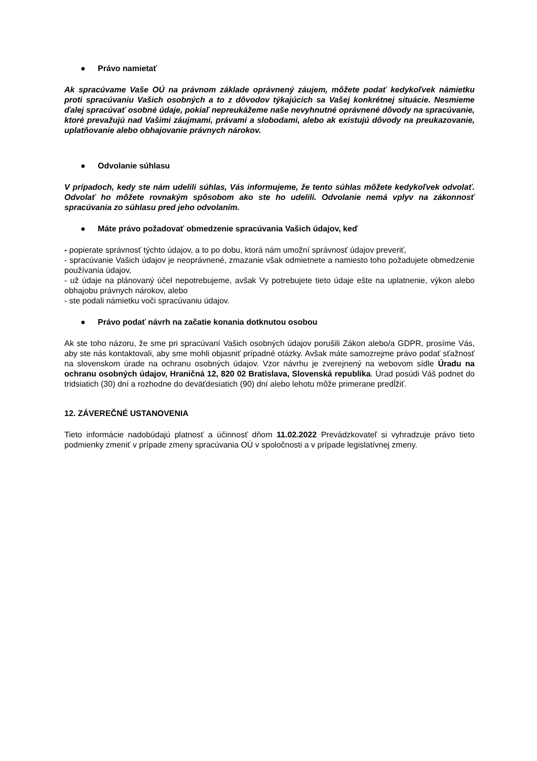● Právo namietať
Ak spracúvame Vaše OÚ na právnom základe oprávnený záujem, môžete podať kedykoľvek námietku proti spracúvaniu Vašich osobných a to z dôvodov týkajúcich sa Vašej konkrétnej situácie. Nesmieme ďalej spracúvať osobné údaje, pokiaľ nepreukážeme naše nevyhnutné oprávnené dôvody na spracúvanie, ktoré prevažujú nad Vašimi záujmami, právami a slobodami, alebo ak existujú dôvody na preukazovanie, uplatňovanie alebo obhajovanie právnych nárokov.
● Odvolanie súhlasu
V prípadoch, kedy ste nám udelili súhlas, Vás informujeme, že tento súhlas môžete kedykoľvek odvolať. Odvolať ho môžete rovnakým spôsobom ako ste ho udelili. Odvolanie nemá vplyv na zákonnosť spracúvania zo súhlasu pred jeho odvolaním.
● Máte právo požadovať obmedzenie spracúvania Vašich údajov, keď
- popierate správnosť týchto údajov, a to po dobu, ktorá nám umožní správnosť údajov preveriť,
- spracúvanie Vašich údajov je neoprávnené, zmazanie však odmietnete a namiesto toho požadujete obmedzenie používania údajov,
- už údaje na plánovaný účel nepotrebujeme, avšak Vy potrebujete tieto údaje ešte na uplatnenie, výkon alebo obhajobu právnych nárokov, alebo
- ste podali námietku voči spracúvaniu údajov.
● Právo podať návrh na začatie konania dotknutou osobou
Ak ste toho názoru, že sme pri spracúvaní Vašich osobných údajov porušili Zákon alebo/a GDPR, prosíme Vás, aby ste nás kontaktovali, aby sme mohli objasniť prípadné otázky. Avšak máte samozrejme právo podať sťažnosť na slovenskom úrade na ochranu osobných údajov. Vzor návrhu je zverejnený na webovom sídle Úradu na ochranu osobných údajov, Hraničná 12, 820 02 Bratislava, Slovenská republika. Úrad posúdi Váš podnet do tridsiatich (30) dní a rozhodne do deväťdesiatich (90) dní alebo lehotu môže primerane predĺžiť.
12. ZÁVEREČNÉ USTANOVENIA
Tieto informácie nadobúdajú platnosť a účinnosť dňom 11.02.2022 Prevádzkovateľ si vyhradzuje právo tieto podmienky zmeniť v prípade zmeny spracúvania OÚ v spoločnosti a v prípade legislatívnej zmeny.